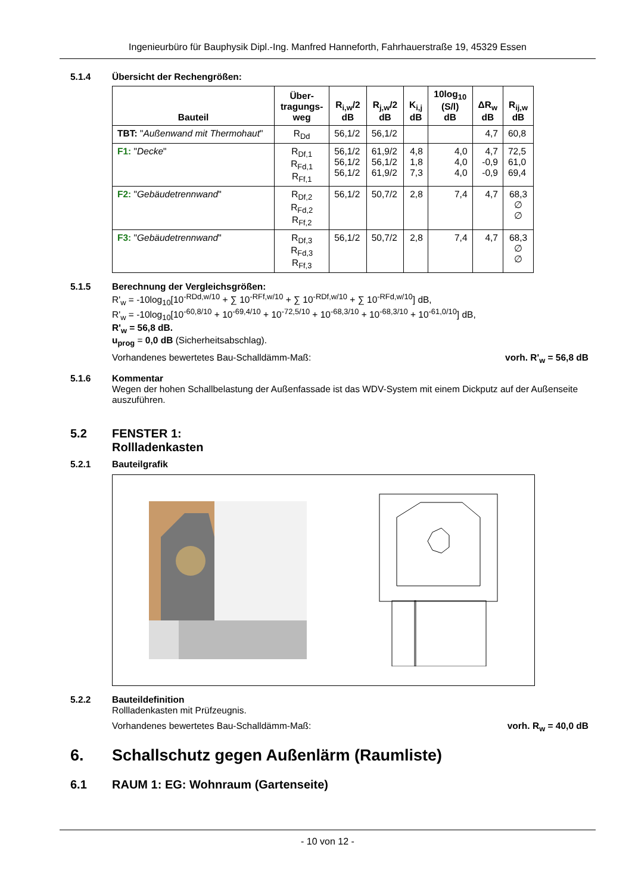Ingenieurbüro für Bauphysik Dipl.-Ing. Manfred Hanneforth, Fahrhauerstraße 19, 45329 Essen
5.1.4 Übersicht der Rechengrößen:
| Bauteil | Über- tragungs- weg | R<sub>i,w</sub>/2 dB | R<sub>j,w</sub>/2 dB | K<sub>i,j</sub> dB | 10log<sub>10</sub> (S/l) dB | ΔR<sub>w</sub> dB | R<sub>ij,w</sub> dB |
| --- | --- | --- | --- | --- | --- | --- | --- |
| TBT: " Außenwand mit Thermohaut " | R<sub>Dd</sub> | 56,1/2 | 56,1/2 | | | 4,7 | 60,8 |
| F1: " Decke " | R<sub>Df,1</sub> R<sub>Fd,1</sub> R<sub>Ff,1</sub> | 56,1/2 56,1/2 56,1/2 | 61,9/2 56,1/2 61,9/2 | 4,8 1,8 7,3 | 4,0 4,0 4,0 | 4,7 -0,9 -0,9 | 72,5 61,0 69,4 |
| F2: " Gebäudetrennwand " | R<sub>Df,2</sub> R<sub>Fd,2</sub> R<sub>Ff,2</sub> | 56,1/2 | 50,7/2 | 2,8 | 7,4 | 4,7 | 68,3 ∅ ∅ |
| F3: " Gebäudetrennwand " | R<sub>Df,3</sub> R<sub>Fd,3</sub> R<sub>Ff,3</sub> | 56,1/2 | 50,7/2 | 2,8 | 7,4 | 4,7 | 68,3 ∅ ∅ |
5.1.5 Berechnung der Vergleichsgrößen:
R'<sub>w</sub> = -10log<sub>10</sub>[10<sup>-RDd,w/10</sup> + ∑ 10<sup>-RFf,w/10</sup> + ∑ 10<sup>-RDf,w/10</sup> + ∑ 10<sup>-RFd,w/10</sup>] dB,
R'<sub>w</sub> = -10log<sub>10</sub>[10<sup>-60,8/10</sup> + 10<sup>-69,4/10</sup> + 10<sup>-72,5/10</sup> + 10<sup>-68,3/10</sup> + 10<sup>-68,3/10</sup> + 10<sup>-61,0/10</sup>] dB,
R'<sub>w</sub> = 56,8 dB.
u<sub>prog</sub> = 0,0 dB (Sicherheitsabschlag).
Vorhandenes bewertetes Bau-Schalldämm-Maß: vorh. R'<sub>w</sub> = 56,8 dB
5.1.6 Kommentar
Wegen der hohen Schallbelastung der Außenfassade ist das WDV-System mit einem Dickputz auf der Außenseite auszuführen.
5.2 FENSTER 1:
Rollladenkasten
5.2.1 Bauteilgrafik
5.2.2 Bauteildefinition
Rollladenkasten mit Prüfzeugnis.
Vorhandenes bewertetes Bau-Schalldämm-Maß: vorh. R<sub>w</sub> = 40,0 dB
6. Schallschutz gegen Außenlärm (Raumliste)
6.1 RAUM 1: EG: Wohnraum (Gartenseite)
- 10 von 12 -